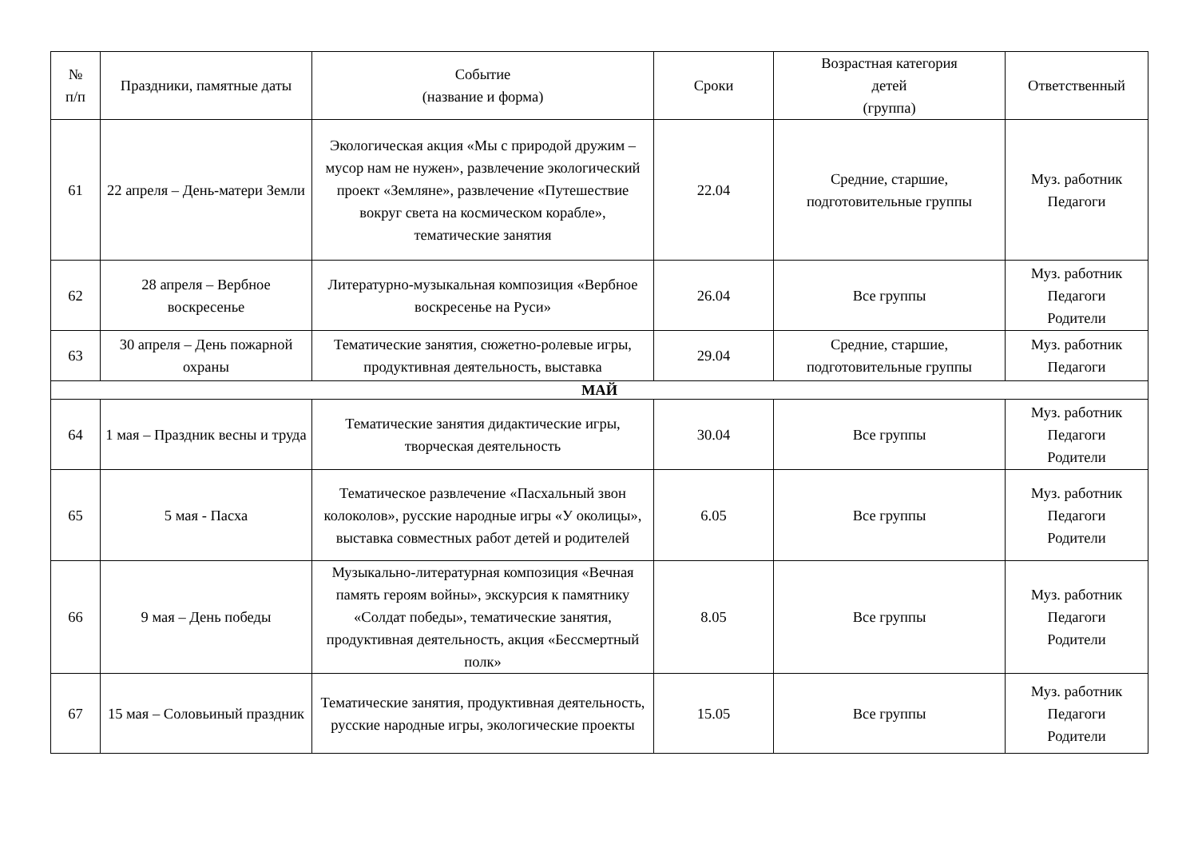| № п/п | Праздники, памятные даты | Событие (название и форма) | Сроки | Возрастная категория детей (группа) | Ответственный |
| --- | --- | --- | --- | --- | --- |
| 61 | 22 апреля – День-матери Земли | Экологическая акция «Мы с природой дружим – мусор нам не нужен», развлечение экологический проект «Земляне», развлечение «Путешествие вокруг света на космическом корабле», тематические занятия | 22.04 | Средние, старшие, подготовительные группы | Муз. работник Педагоги |
| 62 | 28 апреля – Вербное воскресенье | Литературно-музыкальная композиция «Вербное воскресенье на Руси» | 26.04 | Все группы | Муз. работник Педагоги Родители |
| 63 | 30 апреля – День пожарной охраны | Тематические занятия, сюжетно-ролевые игры, продуктивная деятельность, выставка | 29.04 | Средние, старшие, подготовительные группы | Муз. работник Педагоги |
| МАЙ | | | | | |
| 64 | 1 мая – Праздник весны и труда | Тематические занятия дидактические игры, творческая деятельность | 30.04 | Все группы | Муз. работник Педагоги Родители |
| 65 | 5 мая - Пасха | Тематическое развлечение «Пасхальный звон колоколов», русские народные игры «У околицы», выставка совместных работ детей и родителей | 6.05 | Все группы | Муз. работник Педагоги Родители |
| 66 | 9 мая – День победы | Музыкально-литературная композиция «Вечная память героям войны», экскурсия к памятнику «Солдат победы», тематические занятия, продуктивная деятельность, акция «Бессмертный полк» | 8.05 | Все группы | Муз. работник Педагоги Родители |
| 67 | 15 мая – Соловьиный праздник | Тематические занятия, продуктивная деятельность, русские народные игры, экологические проекты | 15.05 | Все группы | Муз. работник Педагоги Родители |